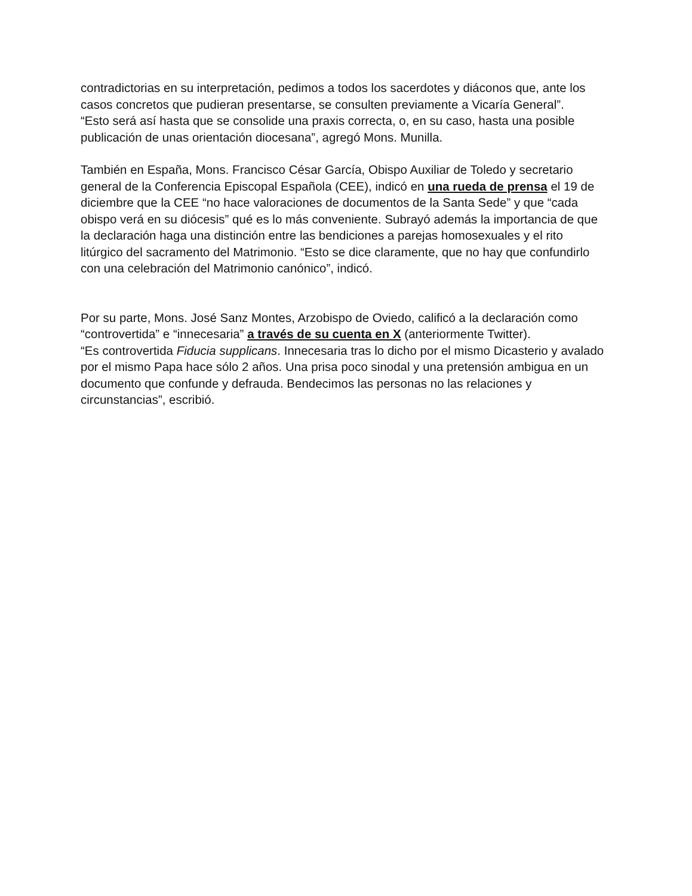contradictorias en su interpretación, pedimos a todos los sacerdotes y diáconos que, ante los casos concretos que pudieran presentarse, se consulten previamente a Vicaría General”.
“Esto será así hasta que se consolide una praxis correcta, o, en su caso, hasta una posible publicación de unas orientación diocesana”, agregó Mons. Munilla.
También en España, Mons. Francisco César García, Obispo Auxiliar de Toledo y secretario general de la Conferencia Episcopal Española (CEE), indicó en una rueda de prensa el 19 de diciembre que la CEE “no hace valoraciones de documentos de la Santa Sede” y que “cada obispo verá en su diócesis” qué es lo más conveniente. Subrayó además la importancia de que la declaración haga una distinción entre las bendiciones a parejas homosexuales y el rito litúrgico del sacramento del Matrimonio. “Esto se dice claramente, que no hay que confundirlo con una celebración del Matrimonio canónico”, indicó.
Por su parte, Mons. José Sanz Montes, Arzobispo de Oviedo, calificó a la declaración como “controvertida” e “innecesaria” a través de su cuenta en X (anteriormente Twitter).
“Es controvertida Fiducia supplicans. Innecesaria tras lo dicho por el mismo Dicasterio y avalado por el mismo Papa hace sólo 2 años. Una prisa poco sinodal y una pretensión ambigua en un documento que confunde y defrauda. Bendecimos las personas no las relaciones y circunstancias”, escribió.